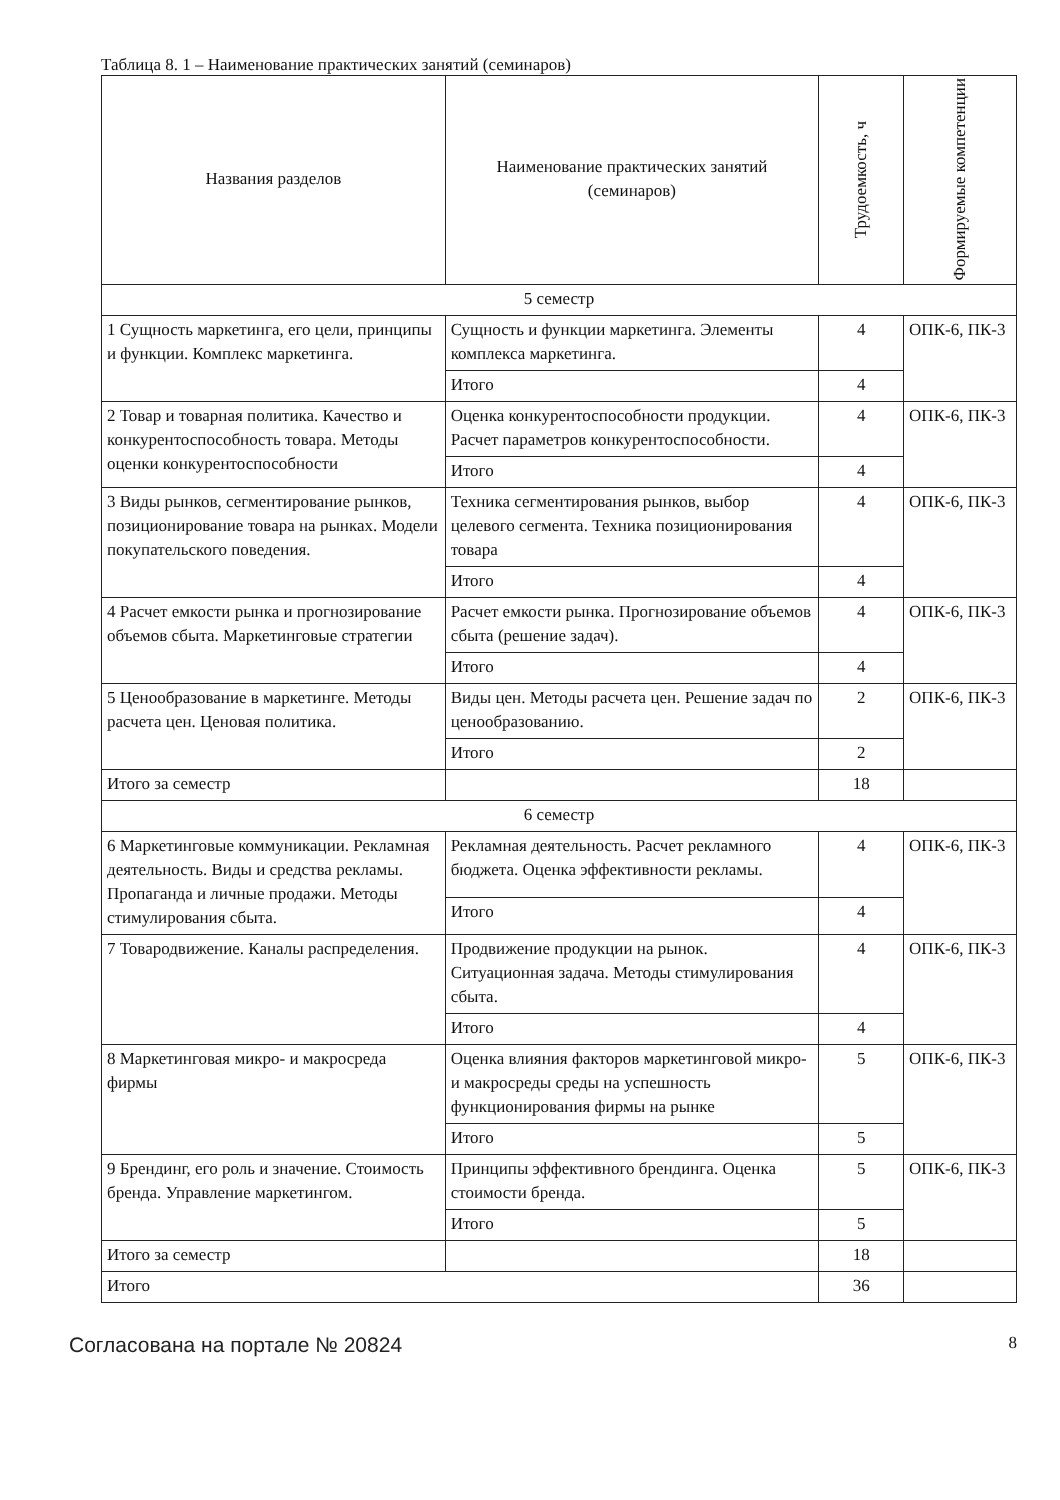Таблица 8. 1 – Наименование практических занятий (семинаров)
| Названия разделов | Наименование практических занятий (семинаров) | Трудоемкость, ч | Формируемые компетенции |
| --- | --- | --- | --- |
| 5 семестр | | | |
| 1 Сущность маркетинга, его цели, принципы и функции. Комплекс маркетинга. | Сущность и функции маркетинга. Элементы комплекса маркетинга. | 4 | ОПК-6, ПК-3 |
| | Итого | 4 | |
| 2 Товар и товарная политика. Качество и конкурентоспособность товара. Методы оценки конкурентоспособности | Оценка конкурентоспособности продукции. Расчет параметров конкурентоспособности. | 4 | ОПК-6, ПК-3 |
| | Итого | 4 | |
| 3 Виды рынков, сегментирование рынков, позиционирование товара на рынках. Модели покупательского поведения. | Техника сегментирования рынков, выбор целевого сегмента. Техника позиционирования товара | 4 | ОПК-6, ПК-3 |
| | Итого | 4 | |
| 4 Расчет емкости рынка и прогнозирование объемов сбыта. Маркетинговые стратегии | Расчет емкости рынка. Прогнозирование объемов сбыта (решение задач). | 4 | ОПК-6, ПК-3 |
| | Итого | 4 | |
| 5 Ценообразование в маркетинге. Методы расчета цен. Ценовая политика. | Виды цен. Методы расчета цен. Решение задач по ценообразованию. | 2 | ОПК-6, ПК-3 |
| | Итого | 2 | |
| Итого за семестр | | 18 | |
| 6 семестр | | | |
| 6 Маркетинговые коммуникации. Рекламная деятельность. Виды и средства рекламы. Пропаганда и личные продажи. Методы стимулирования сбыта. | Рекламная деятельность. Расчет рекламного бюджета. Оценка эффективности рекламы. | 4 | ОПК-6, ПК-3 |
| | Итого | 4 | |
| 7 Товародвижение. Каналы распределения. | Продвижение продукции на рынок. Ситуационная задача. Методы стимулирования сбыта. | 4 | ОПК-6, ПК-3 |
| | Итого | 4 | |
| 8 Маркетинговая микро- и макросреда фирмы | Оценка влияния факторов маркетинговой микро- и макросреды среды на успешность функционирования фирмы на рынке | 5 | ОПК-6, ПК-3 |
| | Итого | 5 | |
| 9 Брендинг, его роль и значение. Стоимость бренда. Управление маркетингом. | Принципы эффективного брендинга. Оценка стоимости бренда. | 5 | ОПК-6, ПК-3 |
| | Итого | 5 | |
| Итого за семестр | | 18 | |
| Итого | | 36 | |
Согласована на портале № 20824
8